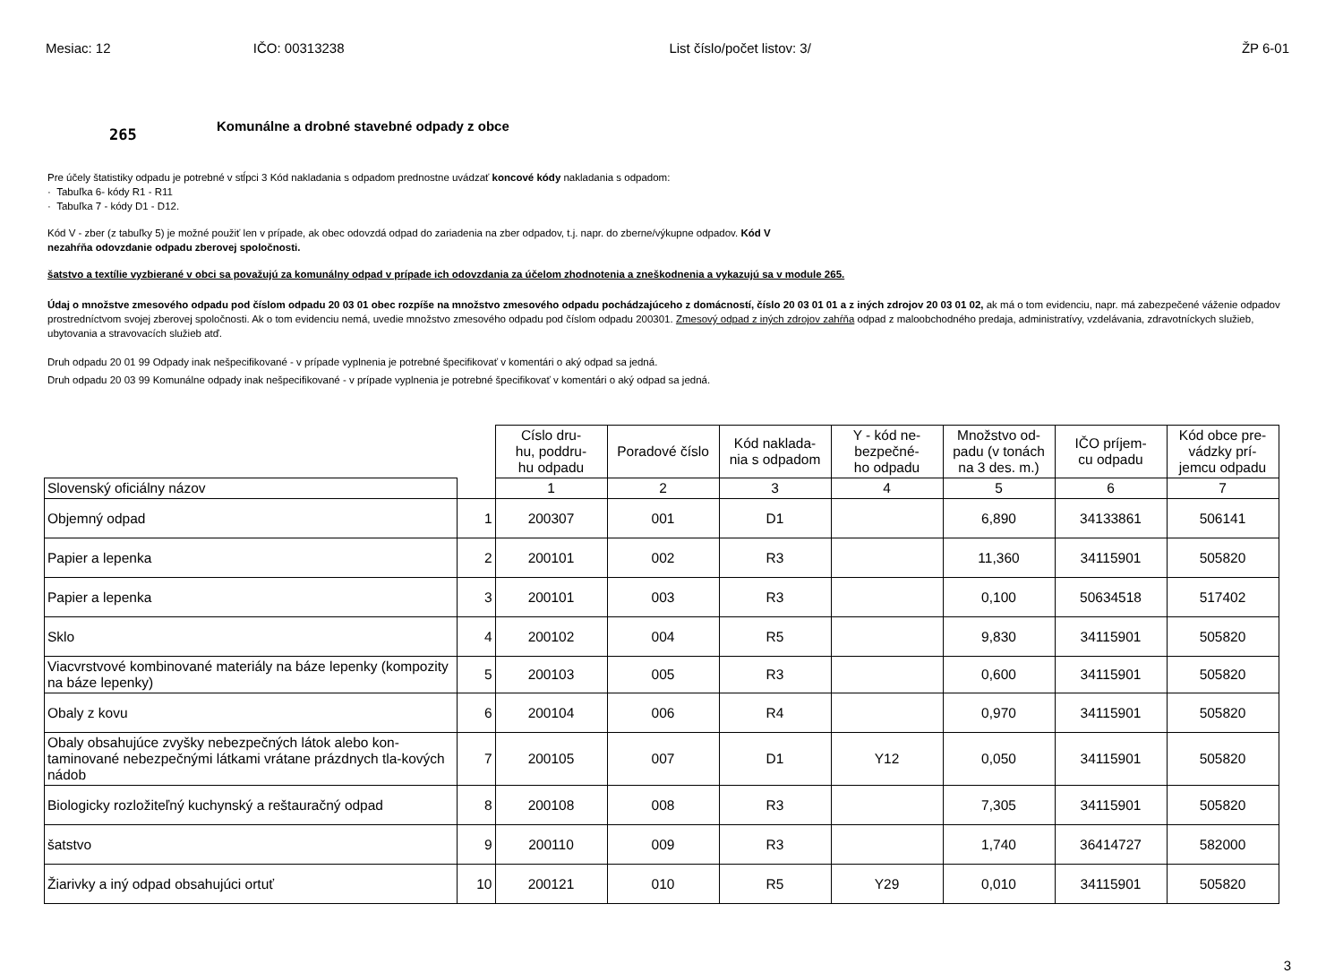Mesiac: 12 IČO: 00313238 List číslo/počet listov: 3/ ŽP 6-01
265
Komunálne a drobné stavebné odpady z obce
Pre účely štatistiky odpadu je potrebné v stĺpci 3 Kód nakladania s odpadom prednostne uvádzať koncové kódy nakladania s odpadom:
· Tabuľka 6- kódy R1 - R11
· Tabuľka 7 - kódy D1 - D12.
Kód V - zber (z tabuľky 5) je možné použiť len v prípade, ak obec odovzdá odpad do zariadenia na zber odpadov, t.j. napr. do zberne/výkupne odpadov. Kód V
nezahŕňa odovzdanie odpadu zberovej spoločnosti.
šatstvo a textílie vyzbierané v obci sa považujú za komunálny odpad v prípade ich odovzdania za účelom zhodnotenia a zneškodnenia a vykazujú sa v module 265.
Údaj o množstve zmesového odpadu pod číslom odpadu 20 03 01 obec rozpíše na množstvo zmesového odpadu pochádzajúceho z domácností, číslo 20 03 01 01 a z iných zdrojov 20 03 01 02, ak má o tom evidenciu, napr. má zabezpečené váženie odpadov prostredníctvom svojej zberovej spoločnosti. Ak o tom evidenciu nemá, uvedie množstvo zmesového odpadu pod číslom odpadu 200301. Zmesový odpad z iných zdrojov zahŕňa odpad z maloobchodného predaja, administratívy, vzdelávania, zdravotníckych služieb, ubytovania a stravovacích služieb atď.
Druh odpadu 20 01 99 Odpady inak nešpecifikované - v prípade vyplnenia je potrebné špecifikovať v komentári o aký odpad sa jedná.
Druh odpadu 20 03 99 Komunálne odpady inak nešpecifikované - v prípade vyplnenia je potrebné špecifikovať v komentári o aký odpad sa jedná.
| | | Císlo dru- hu, poddru- hu odpadu | Poradové číslo | Kód naklada- nia s odpadom | Y - kód ne- bezpečné- ho odpadu | Množstvo od- padu (v tonách na 3 des. m.) | IČO príjem- cu odpadu | Kód obce pre- vádzky prí- jemcu odpadu |
| --- | --- | --- | --- | --- | --- | --- | --- | --- |
| Slovenský oficiálny názov | | 1 | 2 | 3 | 4 | 5 | 6 | 7 |
| Objemný odpad | 1 | 200307 | 001 | D1 | | 6,890 | 34133861 | 506141 |
| Papier a lepenka | 2 | 200101 | 002 | R3 | | 11,360 | 34115901 | 505820 |
| Papier a lepenka | 3 | 200101 | 003 | R3 | | 0,100 | 50634518 | 517402 |
| Sklo | 4 | 200102 | 004 | R5 | | 9,830 | 34115901 | 505820 |
| Viacvrstvové kombinované materiály na báze lepenky (kompozity na báze lepenky) | 5 | 200103 | 005 | R3 | | 0,600 | 34115901 | 505820 |
| Obaly z kovu | 6 | 200104 | 006 | R4 | | 0,970 | 34115901 | 505820 |
| Obaly obsahujúce zvyšky nebezpečných látok alebo kon-taminované nebezpečnými látkami vrátane prázdnych tla-kových nádob | 7 | 200105 | 007 | D1 | Y12 | 0,050 | 34115901 | 505820 |
| Biologicky rozložiteľný kuchynský a reštauračný odpad | 8 | 200108 | 008 | R3 | | 7,305 | 34115901 | 505820 |
| šatstvo | 9 | 200110 | 009 | R3 | | 1,740 | 36414727 | 582000 |
| Žiarivky a iný odpad obsahujúci ortuť | 10 | 200121 | 010 | R5 | Y29 | 0,010 | 34115901 | 505820 |
3